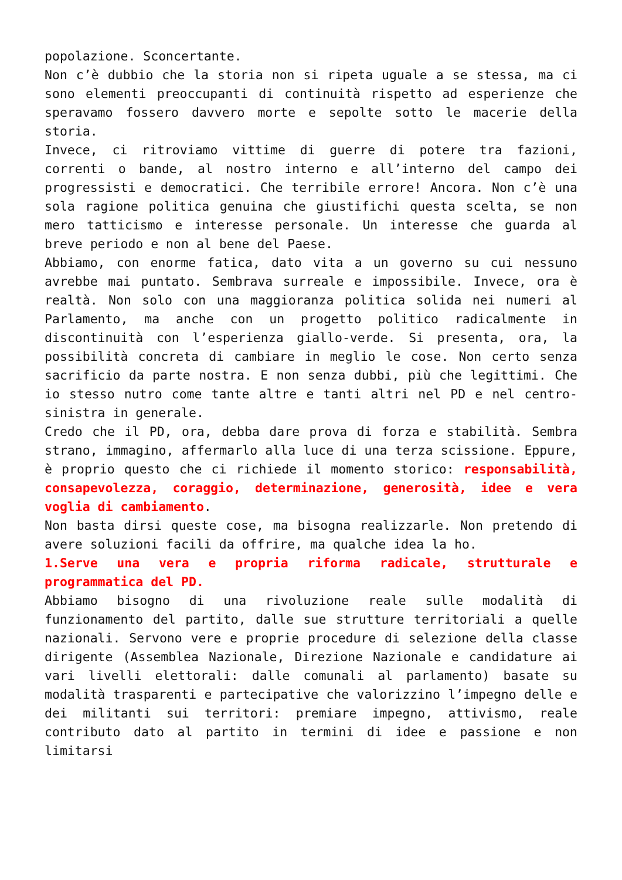popolazione. Sconcertante.
Non c’è dubbio che la storia non si ripeta uguale a se stessa, ma ci sono elementi preoccupanti di continuità rispetto ad esperienze che speravamo fossero davvero morte e sepolte sotto le macerie della storia.
Invece, ci ritroviamo vittime di guerre di potere tra fazioni, correnti o bande, al nostro interno e all’interno del campo dei progressisti e democratici. Che terribile errore! Ancora. Non c’è una sola ragione politica genuina che giustifichi questa scelta, se non mero tatticismo e interesse personale. Un interesse che guarda al breve periodo e non al bene del Paese.
Abbiamo, con enorme fatica, dato vita a un governo su cui nessuno avrebbe mai puntato. Sembrava surreale e impossibile. Invece, ora è realtà. Non solo con una maggioranza politica solida nei numeri al Parlamento, ma anche con un progetto politico radicalmente in discontinuità con l’esperienza giallo-verde. Si presenta, ora, la possibilità concreta di cambiare in meglio le cose. Non certo senza sacrificio da parte nostra. E non senza dubbi, più che legittimi. Che io stesso nutro come tante altre e tanti altri nel PD e nel centro-sinistra in generale.
Credo che il PD, ora, debba dare prova di forza e stabilità. Sembra strano, immagino, affermarlo alla luce di una terza scissione. Eppure, è proprio questo che ci richiede il momento storico: responsabilità, consapevolezza, coraggio, determinazione, generosità, idee e vera voglia di cambiamento.
Non basta dirsi queste cose, ma bisogna realizzarle. Non pretendo di avere soluzioni facili da offrire, ma qualche idea la ho.
1.Serve una vera e propria riforma radicale, strutturale e programmatica del PD.
Abbiamo bisogno di una rivoluzione reale sulle modalità di funzionamento del partito, dalle sue strutture territoriali a quelle nazionali. Servono vere e proprie procedure di selezione della classe dirigente (Assemblea Nazionale, Direzione Nazionale e candidature ai vari livelli elettorali: dalle comunali al parlamento) basate su modalità trasparenti e partecipative che valorizzino l’impegno delle e dei militanti sui territori: premiare impegno, attivismo, reale contributo dato al partito in termini di idee e passione e non limitarsi